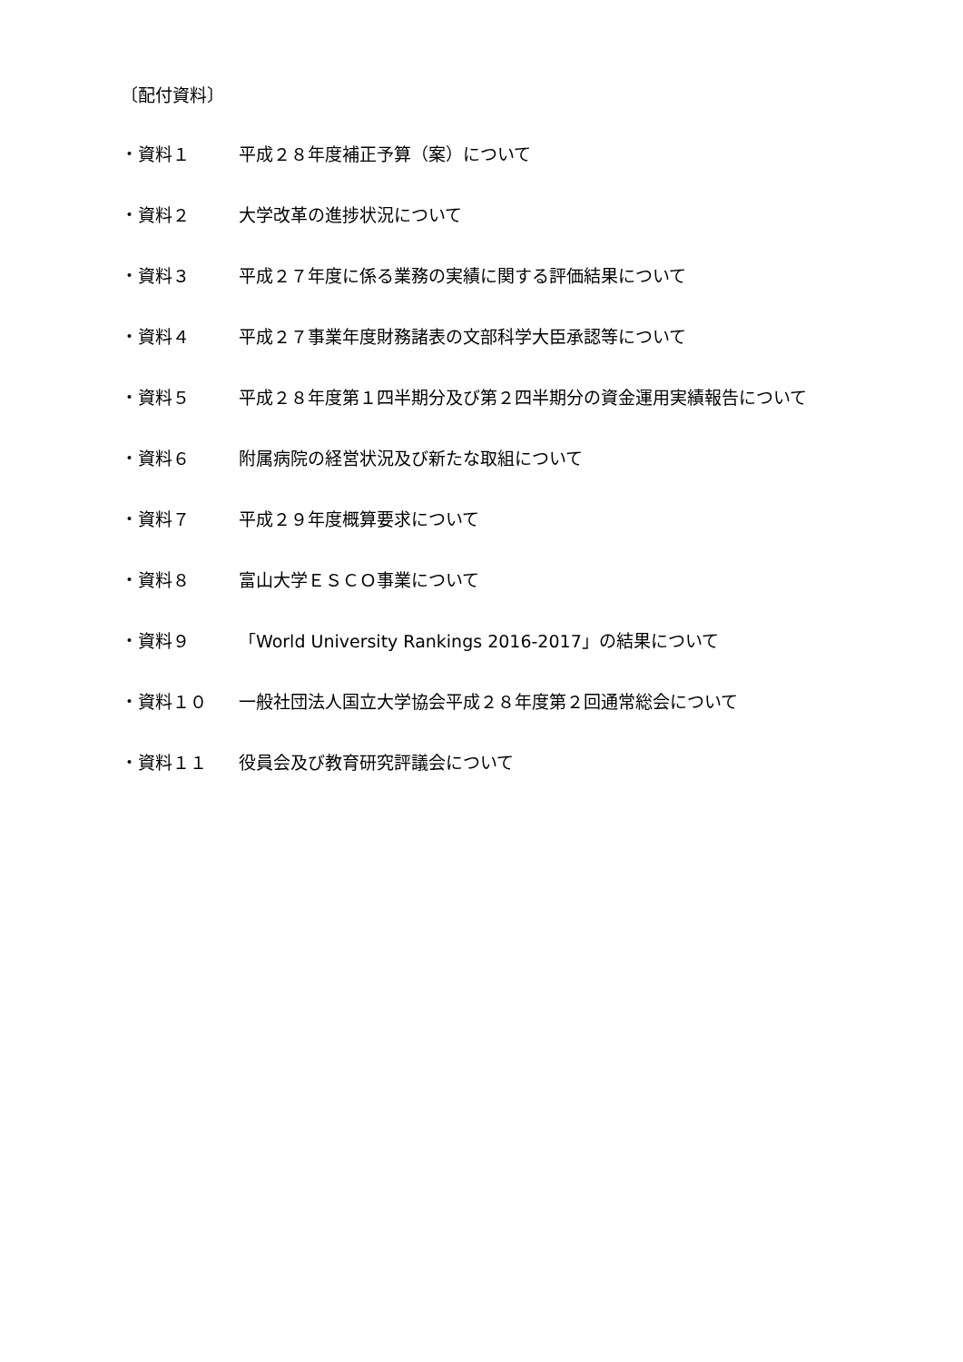〔配付資料〕
・資料１ 平成２８年度補正予算（案）について
・資料２ 大学改革の進捗状況について
・資料３ 平成２７年度に係る業務の実績に関する評価結果について
・資料４ 平成２７事業年度財務諸表の文部科学大臣承認等について
・資料５ 平成２８年度第１四半期分及び第２四半期分の資金運用実績報告について
・資料６ 附属病院の経営状況及び新たな取組について
・資料７ 平成２９年度概算要求について
・資料８ 富山大学ＥＳＣＯ事業について
・資料９ 「World University Rankings 2016-2017」の結果について
・資料１０ 一般社団法人国立大学協会平成２８年度第２回通常総会について
・資料１１ 役員会及び教育研究評議会について